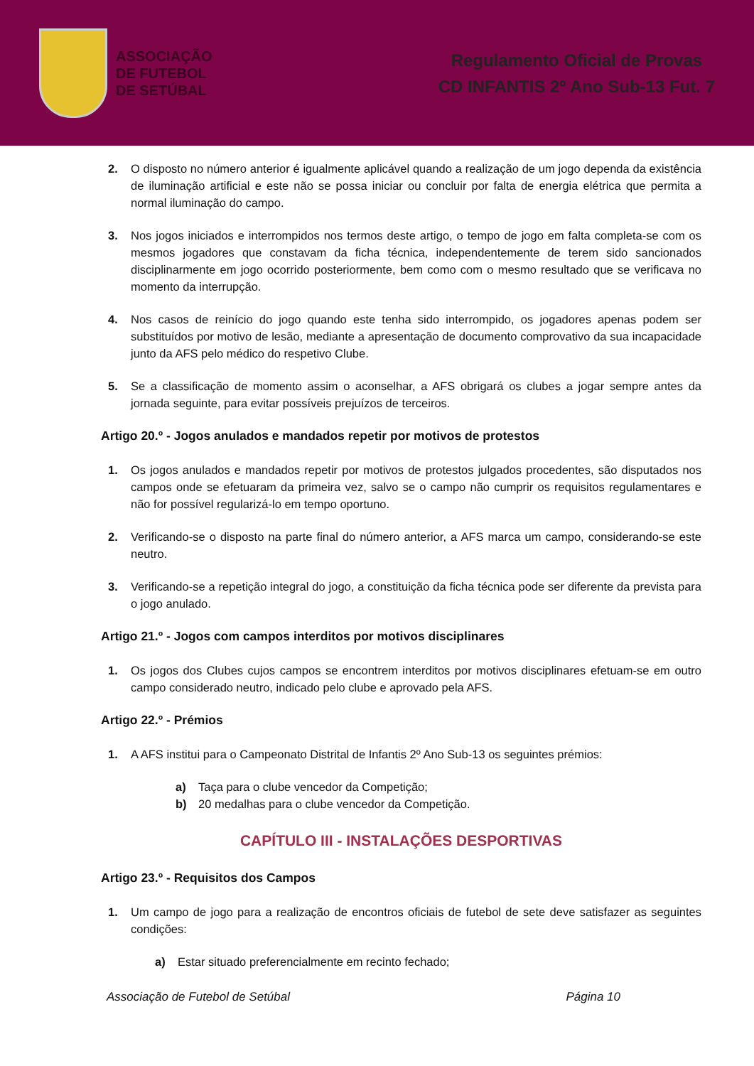ASSOCIAÇÃO
DE FUTEBOL
DE SETÚBAL
Regulamento Oficial de Provas
CD INFANTIS 2º Ano Sub-13 Fut. 7
2. O disposto no número anterior é igualmente aplicável quando a realização de um jogo dependa da existência de iluminação artificial e este não se possa iniciar ou concluir por falta de energia elétrica que permita a normal iluminação do campo.
3. Nos jogos iniciados e interrompidos nos termos deste artigo, o tempo de jogo em falta completa-se com os mesmos jogadores que constavam da ficha técnica, independentemente de terem sido sancionados disciplinarmente em jogo ocorrido posteriormente, bem como com o mesmo resultado que se verificava no momento da interrupção.
4. Nos casos de reinício do jogo quando este tenha sido interrompido, os jogadores apenas podem ser substituídos por motivo de lesão, mediante a apresentação de documento comprovativo da sua incapacidade junto da AFS pelo médico do respetivo Clube.
5. Se a classificação de momento assim o aconselhar, a AFS obrigará os clubes a jogar sempre antes da jornada seguinte, para evitar possíveis prejuízos de terceiros.
Artigo 20.º - Jogos anulados e mandados repetir por motivos de protestos
1. Os jogos anulados e mandados repetir por motivos de protestos julgados procedentes, são disputados nos campos onde se efetuaram da primeira vez, salvo se o campo não cumprir os requisitos regulamentares e não for possível regularizá-lo em tempo oportuno.
2. Verificando-se o disposto na parte final do número anterior, a AFS marca um campo, considerando-se este neutro.
3. Verificando-se a repetição integral do jogo, a constituição da ficha técnica pode ser diferente da prevista para o jogo anulado.
Artigo 21.º - Jogos com campos interditos por motivos disciplinares
1. Os jogos dos Clubes cujos campos se encontrem interditos por motivos disciplinares efetuam-se em outro campo considerado neutro, indicado pelo clube e aprovado pela AFS.
Artigo 22.º - Prémios
1. A AFS institui para o Campeonato Distrital de Infantis 2º Ano Sub-13 os seguintes prémios:
a) Taça para o clube vencedor da Competição;
b) 20 medalhas para o clube vencedor da Competição.
CAPÍTULO III - INSTALAÇÕES DESPORTIVAS
Artigo 23.º - Requisitos dos Campos
1. Um campo de jogo para a realização de encontros oficiais de futebol de sete deve satisfazer as seguintes condições:
a) Estar situado preferencialmente em recinto fechado;
Associação de Futebol de Setúbal Página 10